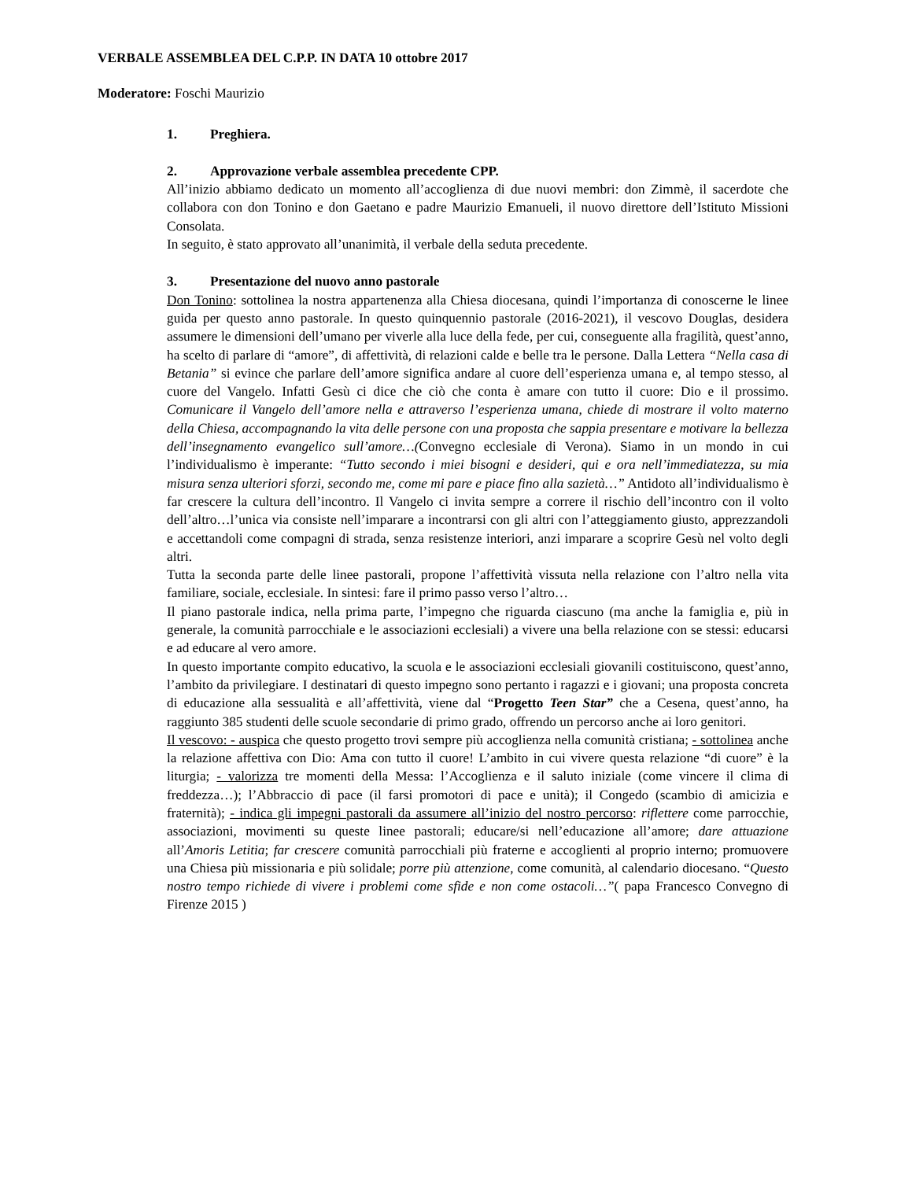VERBALE ASSEMBLEA DEL C.P.P. IN DATA 10 ottobre 2017
Moderatore: Foschi Maurizio
1. Preghiera.
2. Approvazione verbale assemblea precedente CPP.
All’inizio abbiamo dedicato un momento all’accoglienza di due nuovi membri: don Zimmè, il sacerdote che collabora con don Tonino e don Gaetano e padre Maurizio Emanueli, il nuovo direttore dell’Istituto Missioni Consolata.
In seguito, è stato approvato all’unanimità, il verbale della seduta precedente.
3. Presentazione del nuovo anno pastorale
Don Tonino: sottolinea la nostra appartenenza alla Chiesa diocesana, quindi l’importanza di conoscerne le linee guida per questo anno pastorale. In questo quinquennio pastorale (2016-2021), il vescovo Douglas, desidera assumere le dimensioni dell’umano per viverle alla luce della fede, per cui, conseguente alla fragilità, quest’anno, ha scelto di parlare di “amore”, di affettività, di relazioni calde e belle tra le persone. Dalla Lettera “Nella casa di Betania” si evince che parlare dell’amore significa andare al cuore dell’esperienza umana e, al tempo stesso, al cuore del Vangelo. Infatti Gesù ci dice che ciò che conta è amare con tutto il cuore: Dio e il prossimo. Comunicare il Vangelo dell’amore nella e attraverso l’esperienza umana, chiede di mostrare il volto materno della Chiesa, accompagnando la vita delle persone con una proposta che sappia presentare e motivare la bellezza dell’insegnamento evangelico sull’amore…(Convegno ecclesiale di Verona). Siamo in un mondo in cui l’individualismo è imperante: “Tutto secondo i miei bisogni e desideri, qui e ora nell’immediatezza, su mia misura senza ulteriori sforzi, secondo me, come mi pare e piace fino alla sazietà…” Antidoto all’individualismo è far crescere la cultura dell’incontro. Il Vangelo ci invita sempre a correre il rischio dell’incontro con il volto dell’altro…l’unica via consiste nell’imparare a incontrarsi con gli altri con l’atteggiamento giusto, apprezzandoli e accettandoli come compagni di strada, senza resistenze interiori, anzi imparare a scoprire Gesù nel volto degli altri.
Tutta la seconda parte delle linee pastorali, propone l’affettività vissuta nella relazione con l’altro nella vita familiare, sociale, ecclesiale. In sintesi: fare il primo passo verso l’altro…
Il piano pastorale indica, nella prima parte, l’impegno che riguarda ciascuno (ma anche la famiglia e, più in generale, la comunità parrocchiale e le associazioni ecclesiali) a vivere una bella relazione con se stessi: educarsi e ad educare al vero amore.
In questo importante compito educativo, la scuola e le associazioni ecclesiali giovanili costituiscono, quest’anno, l’ambito da privilegiare. I destinatari di questo impegno sono pertanto i ragazzi e i giovani; una proposta concreta di educazione alla sessualità e all’affettività, viene dal “Progetto Teen Star” che a Cesena, quest’anno, ha raggiunto 385 studenti delle scuole secondarie di primo grado, offrendo un percorso anche ai loro genitori.
Il vescovo: - auspica che questo progetto trovi sempre più accoglienza nella comunità cristiana; - sottolinea anche la relazione affettiva con Dio: Ama con tutto il cuore! L’ambito in cui vivere questa relazione “di cuore” è la liturgia; - valorizza tre momenti della Messa: l’Accoglienza e il saluto iniziale (come vincere il clima di freddezza…); l’Abbraccio di pace (il farsi promotori di pace e unità); il Congedo (scambio di amicizia e fraternità); - indica gli impegni pastorali da assumere all’inizio del nostro percorso: riflettere come parrocchie, associazioni, movimenti su queste linee pastorali; educare/si nell’educazione all’amore; dare attuazione all’Amoris Letitia; far crescere comunità parrocchiali più fraterne e accoglienti al proprio interno; promuovere una Chiesa più missionaria e più solidale; porre più attenzione, come comunità, al calendario diocesano. “Questo nostro tempo richiede di vivere i problemi come sfide e non come ostacoli…”( papa Francesco Convegno di Firenze 2015 )